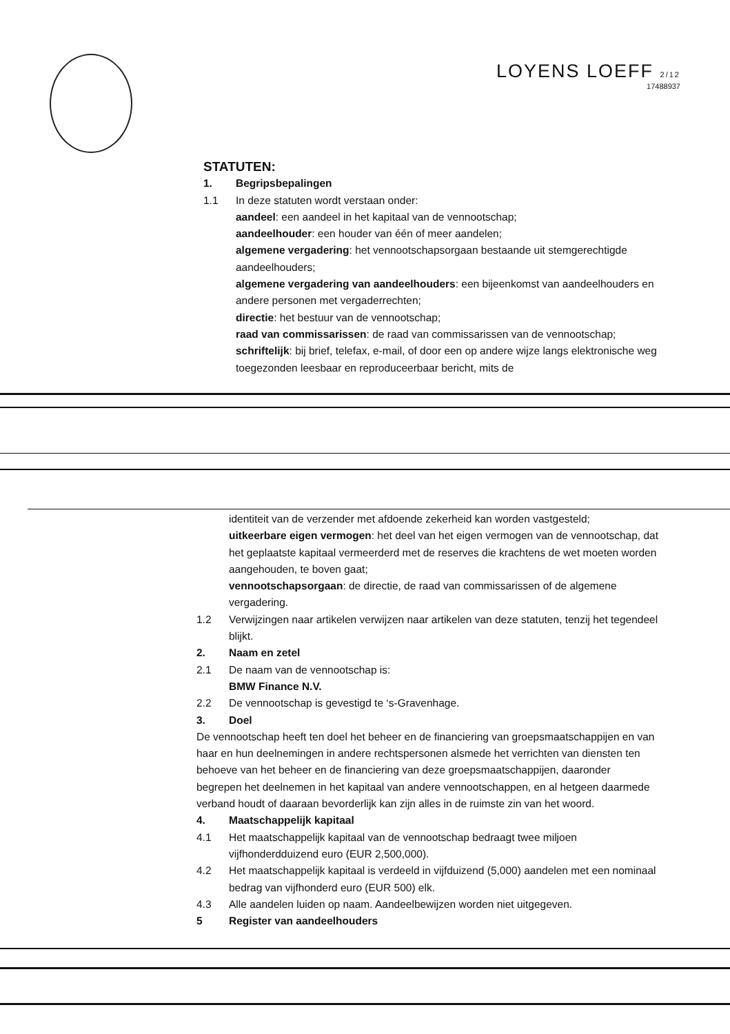LOYENS LOEFF 2/12
17488937
STATUTEN:
1. Begripsbepalingen
1.1 In deze statuten wordt verstaan onder:
aandeel: een aandeel in het kapitaal van de vennootschap;
aandeelhouder: een houder van één of meer aandelen;
algemene vergadering: het vennootschapsorgaan bestaande uit stemgerechtigde aandeelhouders;
algemene vergadering van aandeelhouders: een bijeenkomst van aandeelhouders en andere personen met vergaderrechten;
directie: het bestuur van de vennootschap;
raad van commissarissen: de raad van commissarissen van de vennootschap;
schriftelijk: bij brief, telefax, e-mail, of door een op andere wijze langs elektronische weg toegezonden leesbaar en reproduceerbaar bericht, mits de
identiteit van de verzender met afdoende zekerheid kan worden vastgesteld;
uitkeerbare eigen vermogen: het deel van het eigen vermogen van de vennootschap, dat het geplaatste kapitaal vermeerderd met de reserves die krachtens de wet moeten worden aangehouden, te boven gaat;
vennootschapsorgaan: de directie, de raad van commissarissen of de algemene vergadering.
1.2 Verwijzingen naar artikelen verwijzen naar artikelen van deze statuten, tenzij het tegendeel blijkt.
2. Naam en zetel
2.1 De naam van de vennootschap is:
BMW Finance N.V.
2.2 De vennootschap is gevestigd te ‘s-Gravenhage.
3. Doel
De vennootschap heeft ten doel het beheer en de financiering van groepsmaatschappijen en van haar en hun deelnemingen in andere rechtspersonen alsmede het verrichten van diensten ten behoeve van het beheer en de financiering van deze groepsmaatschappijen, daaronder begrepen het deelnemen in het kapitaal van andere vennootschappen, en al hetgeen daarmede verband houdt of daaraan bevorderlijk kan zijn alles in de ruimste zin van het woord.
4. Maatschappelijk kapitaal
4.1 Het maatschappelijk kapitaal van de vennootschap bedraagt twee miljoen vijfhonderdduizend euro (EUR 2,500,000).
4.2 Het maatschappelijk kapitaal is verdeeld in vijfduizend (5,000) aandelen met een nominaal bedrag van vijfhonderd euro (EUR 500) elk.
4.3 Alle aandelen luiden op naam. Aandeelbewijzen worden niet uitgegeven.
5 Register van aandeelhouders